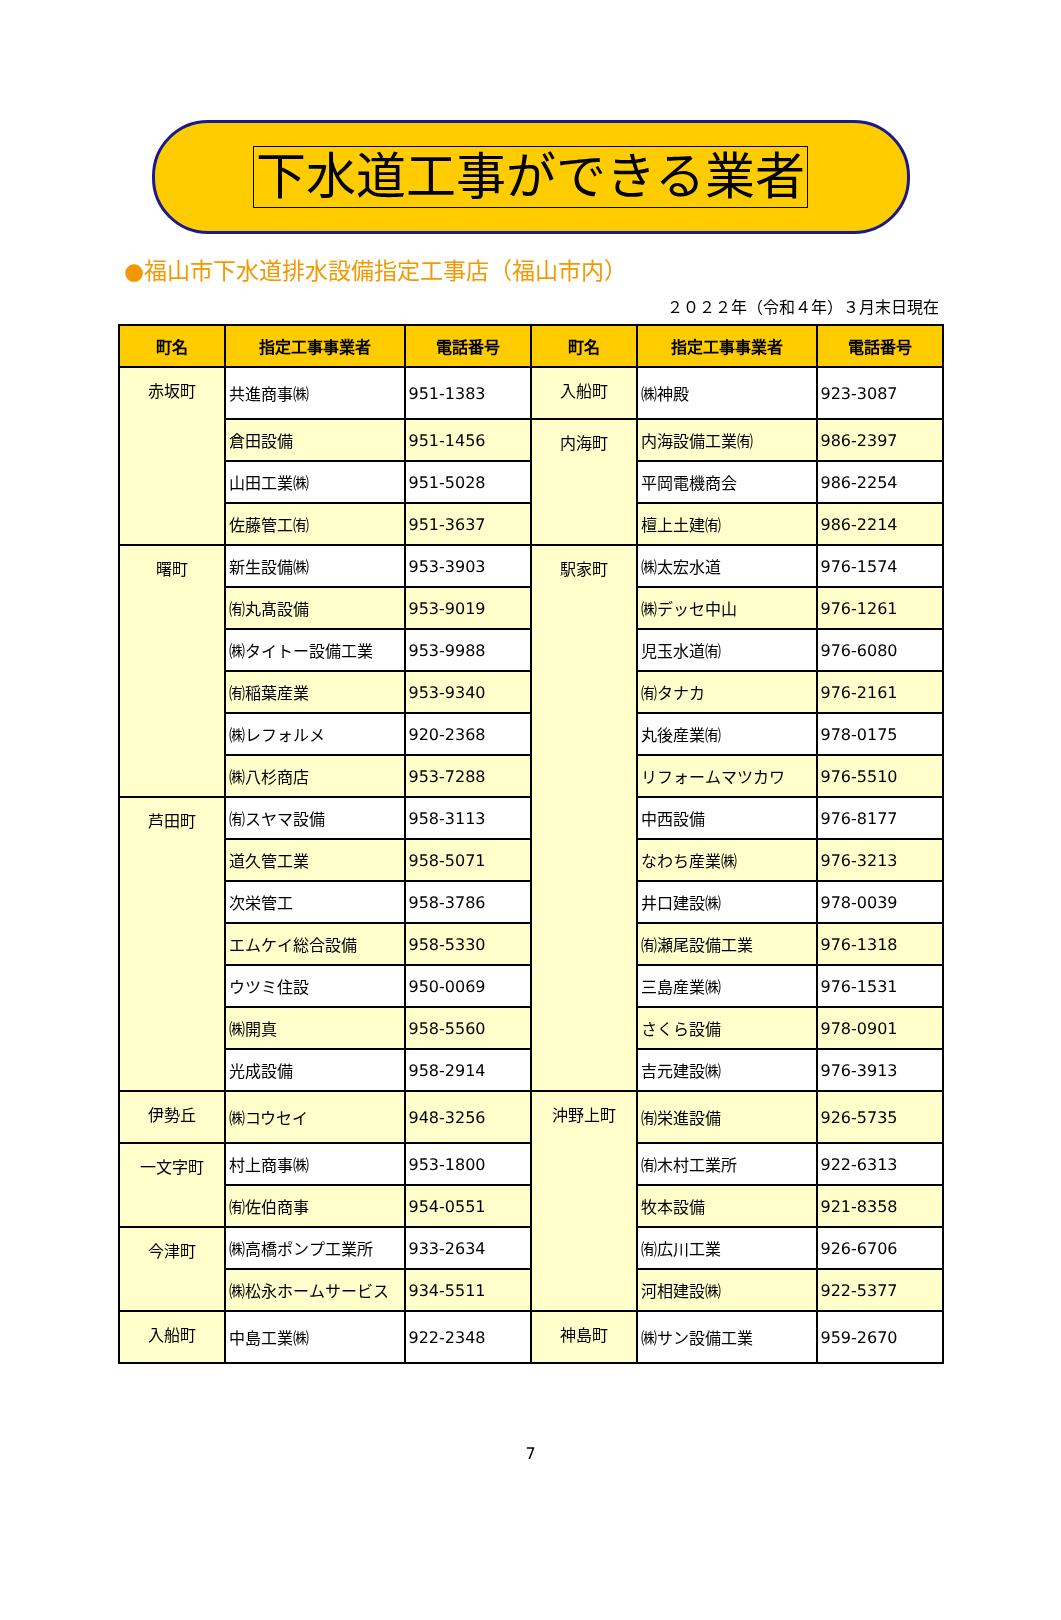下水道工事ができる業者
●福山市下水道排水設備指定工事店（福山市内）
２０２２年（令和４年）３月末日現在
| 町名 | 指定工事事業者 | 電話番号 | 町名 | 指定工事事業者 | 電話番号 |
| --- | --- | --- | --- | --- | --- |
| 赤坂町 | 共進商事㈱ | 951-1383 | 入船町 | ㈱神殿 | 923-3087 |
| | 倉田設備 | 951-1456 | 内海町 | 内海設備工業㈲ | 986-2397 |
| | 山田工業㈱ | 951-5028 | | 平岡電機商会 | 986-2254 |
| | 佐藤管工㈲ | 951-3637 | | 檀上土建㈲ | 986-2214 |
| 曙町 | 新生設備㈱ | 953-3903 | 駅家町 | ㈱太宏水道 | 976-1574 |
| | ㈲丸髙設備 | 953-9019 | | ㈱デッセ中山 | 976-1261 |
| | ㈱タイトー設備工業 | 953-9988 | | 児玉水道㈲ | 976-6080 |
| | ㈲稲葉産業 | 953-9340 | | ㈲タナカ | 976-2161 |
| | ㈱レフォルメ | 920-2368 | | 丸後産業㈲ | 978-0175 |
| | ㈱八杉商店 | 953-7288 | | リフォームマツカワ | 976-5510 |
| 芦田町 | ㈲スヤマ設備 | 958-3113 | | 中西設備 | 976-8177 |
| | 道久管工業 | 958-5071 | | なわち産業㈱ | 976-3213 |
| | 次栄管工 | 958-3786 | | 井口建設㈱ | 978-0039 |
| | エムケイ総合設備 | 958-5330 | | ㈲瀬尾設備工業 | 976-1318 |
| | ウツミ住設 | 950-0069 | | 三島産業㈱ | 976-1531 |
| | ㈱開真 | 958-5560 | | さくら設備 | 978-0901 |
| | 光成設備 | 958-2914 | | 吉元建設㈱ | 976-3913 |
| 伊勢丘 | ㈱コウセイ | 948-3256 | 沖野上町 | ㈲栄進設備 | 926-5735 |
| 一文字町 | 村上商事㈱ | 953-1800 | | ㈲木村工業所 | 922-6313 |
| | ㈲佐伯商事 | 954-0551 | | 牧本設備 | 921-8358 |
| 今津町 | ㈱高橋ポンプ工業所 | 933-2634 | | ㈲広川工業 | 926-6706 |
| | ㈱松永ホームサービス | 934-5511 | | 河相建設㈱ | 922-5377 |
| 入船町 | 中島工業㈱ | 922-2348 | 神島町 | ㈱サン設備工業 | 959-2670 |
7